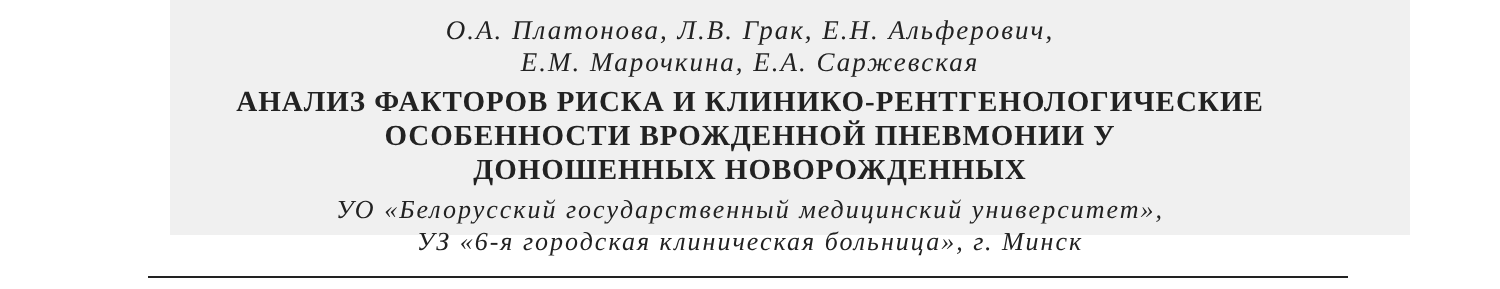О.А. Платонова, Л.В. Грак, Е.Н. Альферович,
Е.М. Марочкина, Е.А. Саржевская
АНАЛИЗ ФАКТОРОВ РИСКА И КЛИНИКО-РЕНТГЕНОЛОГИЧЕСКИЕ
ОСОБЕННОСТИ ВРОЖДЕННОЙ ПНЕВМОНИИ У
ДОНОШЕННЫХ НОВОРОЖДЕННЫХ
УО «Белорусский государственный медицинский университет»,
УЗ «6-я городская клиническая больница», г. Минск